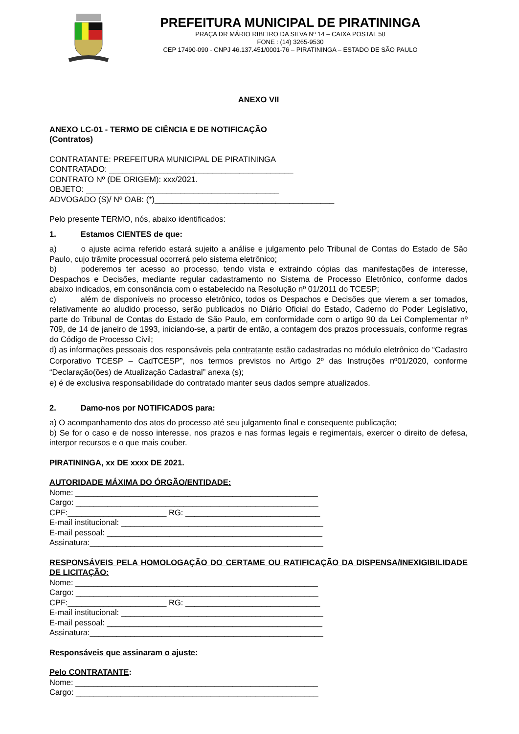PREFEITURA MUNICIPAL DE PIRATININGA
PRAÇA DR MÁRIO RIBEIRO DA SILVA Nº 14 – CAIXA POSTAL 50
FONE : (14) 3265-9530
CEP 17490-090 - CNPJ 46.137.451/0001-76 – PIRATININGA – ESTADO DE SÃO PAULO
ANEXO VII
ANEXO LC-01 - TERMO DE CIÊNCIA E DE NOTIFICAÇÃO
(Contratos)
CONTRATANTE: PREFEITURA MUNICIPAL DE PIRATININGA
CONTRATADO: _________________________________________
CONTRATO Nº (DE ORIGEM): xxx/2021.
OBJETO: ___________________________________________
ADVOGADO (S)/ Nº OAB: (*)________________________________________
Pelo presente TERMO, nós, abaixo identificados:
1. Estamos CIENTES de que:
a) o ajuste acima referido estará sujeito a análise e julgamento pelo Tribunal de Contas do Estado de São Paulo, cujo trâmite processual ocorrerá pelo sistema eletrônico;
b) poderemos ter acesso ao processo, tendo vista e extraindo cópias das manifestações de interesse, Despachos e Decisões, mediante regular cadastramento no Sistema de Processo Eletrônico, conforme dados abaixo indicados, em consonância com o estabelecido na Resolução nº 01/2011 do TCESP;
c) além de disponíveis no processo eletrônico, todos os Despachos e Decisões que vierem a ser tomados, relativamente ao aludido processo, serão publicados no Diário Oficial do Estado, Caderno do Poder Legislativo, parte do Tribunal de Contas do Estado de São Paulo, em conformidade com o artigo 90 da Lei Complementar nº 709, de 14 de janeiro de 1993, iniciando-se, a partir de então, a contagem dos prazos processuais, conforme regras do Código de Processo Civil;
d) as informações pessoais dos responsáveis pela contratante estão cadastradas no módulo eletrônico do “Cadastro Corporativo TCESP – CadTCESP”, nos termos previstos no Artigo 2º das Instruções nº01/2020, conforme “Declaração(ões) de Atualização Cadastral” anexa (s);
e) é de exclusiva responsabilidade do contratado manter seus dados sempre atualizados.
2. Damo-nos por NOTIFICADOS para:
a) O acompanhamento dos atos do processo até seu julgamento final e consequente publicação;
b) Se for o caso e de nosso interesse, nos prazos e nas formas legais e regimentais, exercer o direito de defesa, interpor recursos e o que mais couber.
PIRATININGA, xx DE xxxx DE 2021.
AUTORIDADE MÁXIMA DO ÓRGÃO/ENTIDADE:
Nome: ______________________________________________________
Cargo: ______________________________________________________
CPF:______________________ RG: ______________________________
E-mail institucional: _____________________________________________
E-mail pessoal: ________________________________________________
Assinatura:____________________________________________________
RESPONSÁVEIS PELA HOMOLOGAÇÃO DO CERTAME OU RATIFICAÇÃO DA DISPENSA/INEXIGIBILIDADE DE LICITAÇÃO:
Nome: ______________________________________________________
Cargo: ______________________________________________________
CPF:______________________ RG: ______________________________
E-mail institucional: _____________________________________________
E-mail pessoal: ________________________________________________
Assinatura:____________________________________________________
Responsáveis que assinaram o ajuste:
Pelo CONTRATANTE:
Nome: ______________________________________________________
Cargo: ______________________________________________________